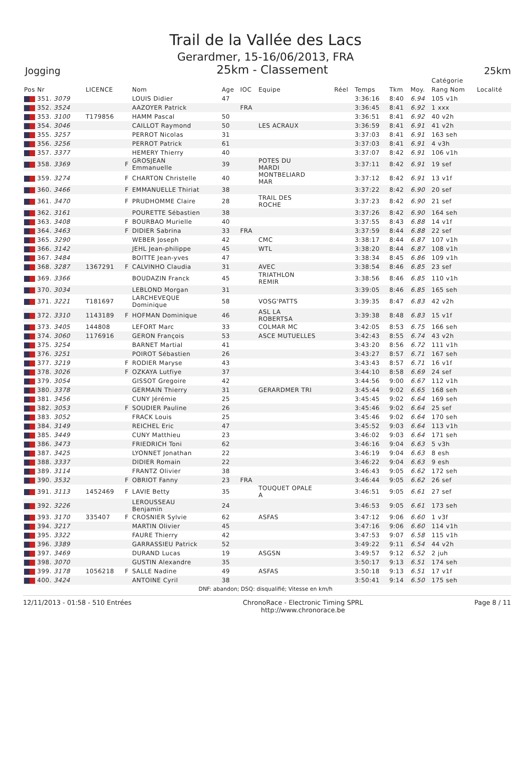Trail de la Vallée des Lacs
Gerardmer, 15-16/06/2013, FRA
Jogging 25km - Classement 25km
| | | | | | | | | | | | Catégorie | |
| --- | --- | --- | --- | --- | --- | --- | --- | --- | --- | --- | --- | --- |
| Pos Nr | LICENCE | | Nom | Age | IOC | Equipe | Réel | Temps | Tkm | Moy. | Rang Nom | Localité |
| 351. 3079 | | | LOUIS Didier | 47 | | | | 3:36:16 | 8:40 | 6.94 | 105 v1h | |
| 352. 3524 | | | AAZOYER Patrick | | FRA | | | 3:36:45 | 8:41 | 6.92 | 1 xxx | |
| 353. 3100 | T179856 | | HAMM Pascal | 50 | | | | 3:36:51 | 8:41 | 6.92 | 40 v2h | |
| 354. 3046 | | | CAILLOT Raymond | 50 | | LES ACRAUX | | 3:36:59 | 8:41 | 6.91 | 41 v2h | |
| 355. 3257 | | | PERROT Nicolas | 31 | | | | 3:37:03 | 8:41 | 6.91 | 163 seh | |
| 356. 3256 | | | PERROT Patrick | 61 | | | | 3:37:03 | 8:41 | 6.91 | 4 v3h | |
| 357. 3377 | | | HEMERY Thierry | 40 | | | | 3:37:07 | 8:42 | 6.91 | 106 v1h | |
| 358. 3369 | | F | GROSJEAN Emmanuelle | 39 | | POTES DU MARDI | | 3:37:11 | 8:42 | 6.91 | 19 sef | |
| 359. 3274 | | F | CHARTON Christelle | 40 | | MONTBELIARD MAR | | 3:37:12 | 8:42 | 6.91 | 13 v1f | |
| 360. 3466 | | F | EMMANUELLE Thiriat | 38 | | | | 3:37:22 | 8:42 | 6.90 | 20 sef | |
| 361. 3470 | | F | PRUDHOMME Claire | 28 | | TRAIL DES ROCHE | | 3:37:23 | 8:42 | 6.90 | 21 sef | |
| 362. 3161 | | | POURETTE Sébastien | 38 | | | | 3:37:26 | 8:42 | 6.90 | 164 seh | |
| 363. 3408 | | F | BOURBAO Murielle | 40 | | | | 3:37:55 | 8:43 | 6.88 | 14 v1f | |
| 364. 3463 | | F | DIDIER Sabrina | 33 | FRA | | | 3:37:59 | 8:44 | 6.88 | 22 sef | |
| 365. 3290 | | | WEBER Joseph | 42 | | CMC | | 3:38:17 | 8:44 | 6.87 | 107 v1h | |
| 366. 3142 | | | JEHL Jean-philippe | 45 | | WTL | | 3:38:20 | 8:44 | 6.87 | 108 v1h | |
| 367. 3484 | | | BOITTE Jean-yves | 47 | | | | 3:38:34 | 8:45 | 6.86 | 109 v1h | |
| 368. 3287 | 1367291 | F | CALVINHO Claudia | 31 | | AVEC | | 3:38:54 | 8:46 | 6.85 | 23 sef | |
| 369. 3366 | | | BOUDAZIN Franck | 45 | | TRIATHLON REMIR | | 3:38:56 | 8:46 | 6.85 | 110 v1h | |
| 370. 3034 | | | LEBLOND Morgan | 31 | | | | 3:39:05 | 8:46 | 6.85 | 165 seh | |
| 371. 3221 | T181697 | | LARCHEVEQUE Dominique | 58 | | VOSG'PATTS | | 3:39:35 | 8:47 | 6.83 | 42 v2h | |
| 372. 3310 | 1143189 | F | HOFMAN Dominique | 46 | | ASL LA ROBERTSA | | 3:39:38 | 8:48 | 6.83 | 15 v1f | |
| 373. 3405 | 144808 | | LEFORT Marc | 33 | | COLMAR MC | | 3:42:05 | 8:53 | 6.75 | 166 seh | |
| 374. 3060 | 1176916 | | GERON François | 53 | | ASCE MUTUELLES | | 3:42:43 | 8:55 | 6.74 | 43 v2h | |
| 375. 3254 | | | BARNET Martial | 41 | | | | 3:43:20 | 8:56 | 6.72 | 111 v1h | |
| 376. 3251 | | | POIROT Sébastien | 26 | | | | 3:43:27 | 8:57 | 6.71 | 167 seh | |
| 377. 3219 | | F | RODIER Maryse | 43 | | | | 3:43:43 | 8:57 | 6.71 | 16 v1f | |
| 378. 3026 | | F | OZKAYA Lutfiye | 37 | | | | 3:44:10 | 8:58 | 6.69 | 24 sef | |
| 379. 3054 | | | GISSOT Gregoire | 42 | | | | 3:44:56 | 9:00 | 6.67 | 112 v1h | |
| 380. 3378 | | | GERMAIN Thierry | 31 | | GERARDMER TRI | | 3:45:44 | 9:02 | 6.65 | 168 seh | |
| 381. 3456 | | | CUNY Jérémie | 25 | | | | 3:45:45 | 9:02 | 6.64 | 169 seh | |
| 382. 3053 | | F | SOUDIER Pauline | 26 | | | | 3:45:46 | 9:02 | 6.64 | 25 sef | |
| 383. 3052 | | | FRACK Louis | 25 | | | | 3:45:46 | 9:02 | 6.64 | 170 seh | |
| 384. 3149 | | | REICHEL Eric | 47 | | | | 3:45:52 | 9:03 | 6.64 | 113 v1h | |
| 385. 3449 | | | CUNY Matthieu | 23 | | | | 3:46:02 | 9:03 | 6.64 | 171 seh | |
| 386. 3473 | | | FRIEDRICH Toni | 62 | | | | 3:46:16 | 9:04 | 6.63 | 5 v3h | |
| 387. 3425 | | | LYONNET Jonathan | 22 | | | | 3:46:19 | 9:04 | 6.63 | 8 esh | |
| 388. 3337 | | | DIDIER Romain | 22 | | | | 3:46:22 | 9:04 | 6.63 | 9 esh | |
| 389. 3114 | | | FRANTZ Olivier | 38 | | | | 3:46:43 | 9:05 | 6.62 | 172 seh | |
| 390. 3532 | | F | OBRIOT Fanny | 23 | FRA | | | 3:46:44 | 9:05 | 6.62 | 26 sef | |
| 391. 3113 | 1452469 | F | LAVIE Betty | 35 | | TOUQUET OPALE A | | 3:46:51 | 9:05 | 6.61 | 27 sef | |
| 392. 3226 | | | LEROUSSEAU Benjamin | 24 | | | | 3:46:53 | 9:05 | 6.61 | 173 seh | |
| 393. 3170 | 335407 | F | CROSNIER Sylvie | 62 | | ASFAS | | 3:47:12 | 9:06 | 6.60 | 1 v3f | |
| 394. 3217 | | | MARTIN Olivier | 45 | | | | 3:47:16 | 9:06 | 6.60 | 114 v1h | |
| 395. 3322 | | | FAURE Thierry | 42 | | | | 3:47:53 | 9:07 | 6.58 | 115 v1h | |
| 396. 3389 | | | GARRASSIEU Patrick | 52 | | | | 3:49:22 | 9:11 | 6.54 | 44 v2h | |
| 397. 3469 | | | DURAND Lucas | 19 | | ASGSN | | 3:49:57 | 9:12 | 6.52 | 2 juh | |
| 398. 3070 | | | GUSTIN Alexandre | 35 | | | | 3:50:17 | 9:13 | 6.51 | 174 seh | |
| 399. 3178 | 1056218 | F | SALLE Nadine | 49 | | ASFAS | | 3:50:18 | 9:13 | 6.51 | 17 v1f | |
| 400. 3424 | | | ANTOINE Cyril | 38 | | | | 3:50:41 | 9:14 | 6.50 | 175 seh | |
DNF: abandon; DSQ: disqualifié; Vitesse en km/h
12/11/2013 - 01:58 - 510 Entrées ChronoRace - Electronic Timing SPRL
http://www.chronorace.be Page 8 / 11